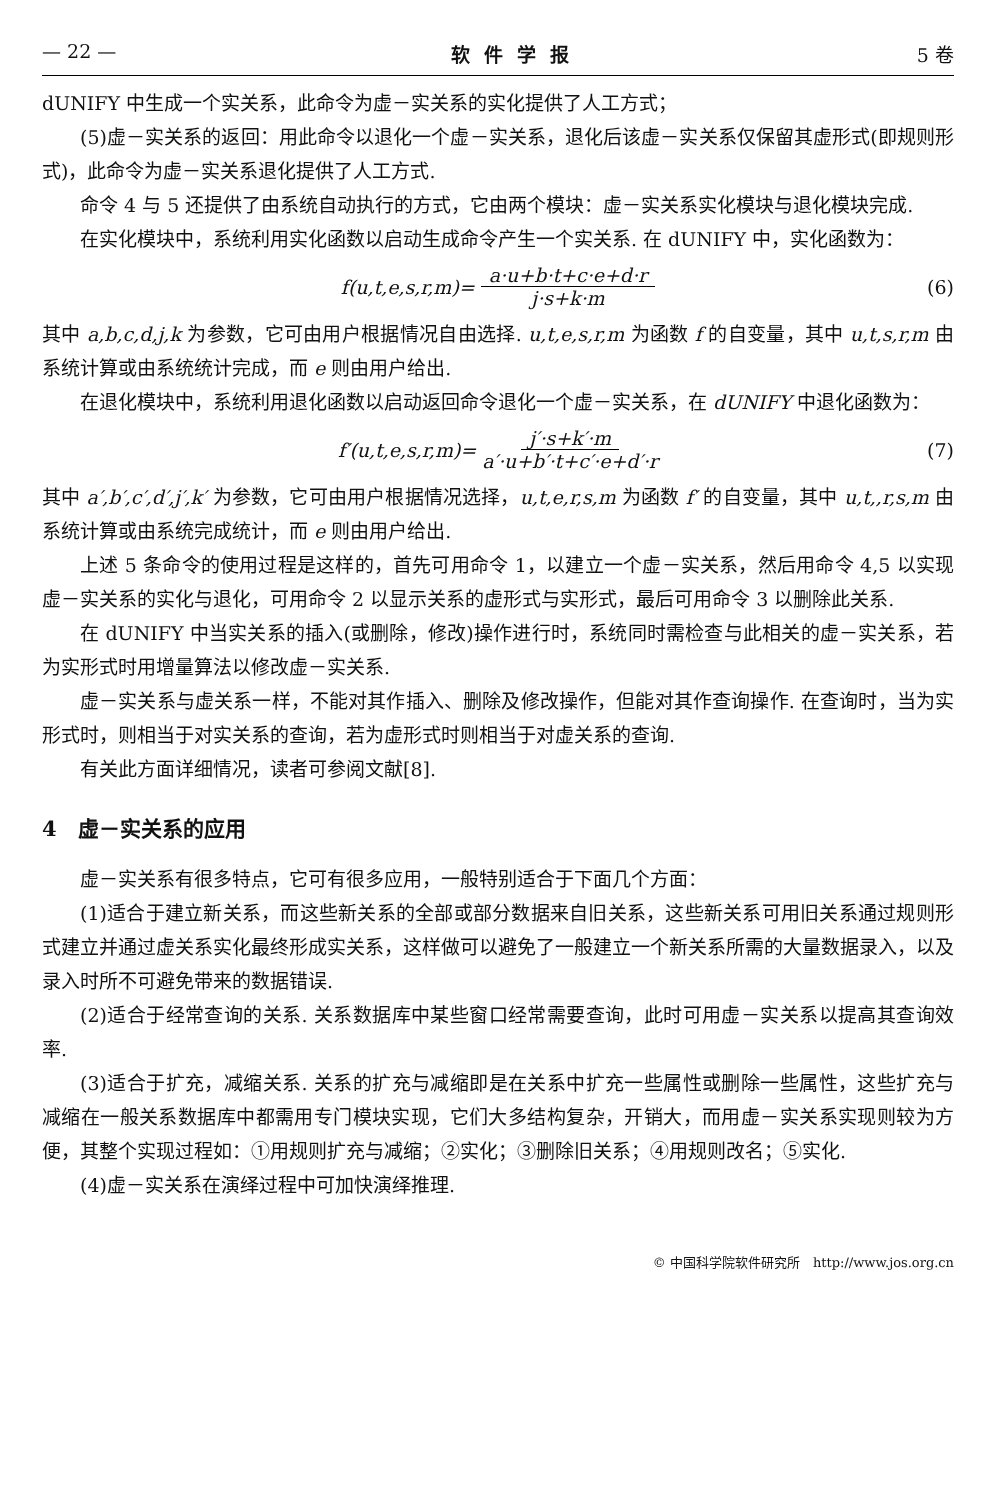— 22 — 软件学报 5 卷
dUNIFY 中生成一个实关系，此命令为虚－实关系的实化提供了人工方式；
(5)虚－实关系的返回：用此命令以退化一个虚－实关系，退化后该虚－实关系仅保留其虚形式(即规则形式)，此命令为虚－实关系退化提供了人工方式.
命令 4 与 5 还提供了由系统自动执行的方式，它由两个模块：虚－实关系实化模块与退化模块完成.
在实化模块中，系统利用实化函数以启动生成命令产生一个实关系. 在 dUNIFY 中，实化函数为：
f(u,t,e,s,r,m)= a·u+b·t+c·e+d·r j·s+k·m (6)
其中 a,b,c,d,j,k 为参数，它可由用户根据情况自由选择. u,t,e,s,r,m 为函数 f 的自变量，其中 u,t,s,r,m 由系统计算或由系统统计完成，而 e 则由用户给出.
在退化模块中，系统利用退化函数以启动返回命令退化一个虚－实关系，在 dUNIFY 中退化函数为：
f′(u,t,e,s,r,m)= j′·s+k′·m a′·u+b′·t+c′·e+d′·r (7)
其中 a′,b′,c′,d′,j′,k′ 为参数，它可由用户根据情况选择，u,t,e,r,s,m 为函数 f′ 的自变量，其中 u,t,,r,s,m 由系统计算或由系统完成统计，而 e 则由用户给出.
上述 5 条命令的使用过程是这样的，首先可用命令 1，以建立一个虚－实关系，然后用命令 4,5 以实现虚－实关系的实化与退化，可用命令 2 以显示关系的虚形式与实形式，最后可用命令 3 以删除此关系.
在 dUNIFY 中当实关系的插入(或删除，修改)操作进行时，系统同时需检查与此相关的虚－实关系，若为实形式时用增量算法以修改虚－实关系.
虚－实关系与虚关系一样，不能对其作插入、删除及修改操作，但能对其作查询操作. 在查询时，当为实形式时，则相当于对实关系的查询，若为虚形式时则相当于对虚关系的查询.
有关此方面详细情况，读者可参阅文献[8].
4　虚－实关系的应用
虚－实关系有很多特点，它可有很多应用，一般特别适合于下面几个方面：
(1)适合于建立新关系，而这些新关系的全部或部分数据来自旧关系，这些新关系可用旧关系通过规则形式建立并通过虚关系实化最终形成实关系，这样做可以避免了一般建立一个新关系所需的大量数据录入，以及录入时所不可避免带来的数据错误.
(2)适合于经常查询的关系. 关系数据库中某些窗口经常需要查询，此时可用虚－实关系以提高其查询效率.
(3)适合于扩充，减缩关系. 关系的扩充与减缩即是在关系中扩充一些属性或删除一些属性，这些扩充与减缩在一般关系数据库中都需用专门模块实现，它们大多结构复杂，开销大，而用虚－实关系实现则较为方便，其整个实现过程如：①用规则扩充与减缩；②实化；③删除旧关系；④用规则改名；⑤实化.
(4)虚－实关系在演绎过程中可加快演绎推理.
© 中国科学院软件研究所　http://www.jos.org.cn